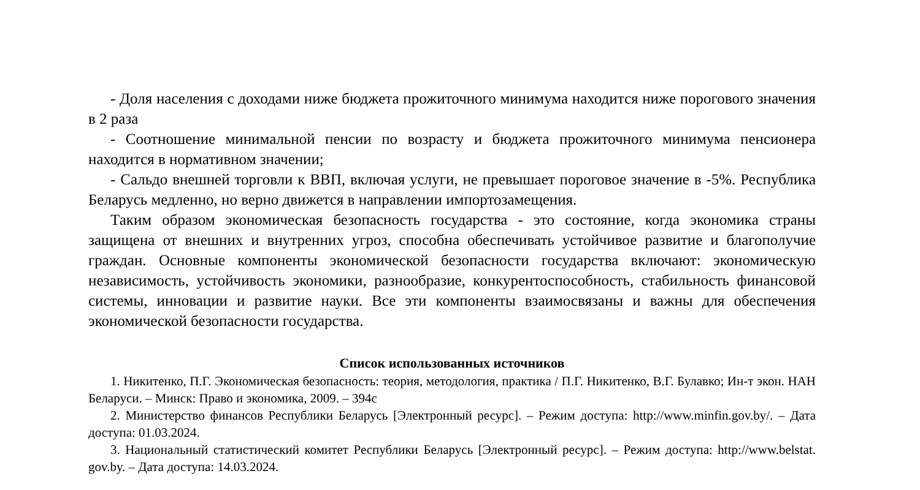- Доля населения с доходами ниже бюджета прожиточного минимума находится ниже порогового значения в 2 раза
- Соотношение минимальной пенсии по возрасту и бюджета прожиточного минимума пенсионера находится в нормативном значении;
- Сальдо внешней торговли к ВВП, включая услуги, не превышает пороговое значение в -5%. Республика Беларусь медленно, но верно движется в направлении импортозамещения.
Таким образом экономическая безопасность государства - это состояние, когда экономика страны защищена от внешних и внутренних угроз, способна обеспечивать устойчивое развитие и благополучие граждан. Основные компоненты экономической безопасности государства включают: экономическую независимость, устойчивость экономики, разнообразие, конкурентоспособность, стабильность финансовой системы, инновации и развитие науки. Все эти компоненты взаимосвязаны и важны для обеспечения экономической безопасности государства.
Список использованных источников
1. Никитенко, П.Г. Экономическая безопасность: теория, методология, практика / П.Г. Никитенко, В.Г. Булавко; Ин-т экон. НАН Беларуси. – Минск: Право и экономика, 2009. – 394с
2. Министерство финансов Республики Беларусь [Электронный ресурс]. – Режим доступа: http://www.minfin.gov.by/. – Дата доступа: 01.03.2024.
3. Национальный статистический комитет Республики Беларусь [Электронный ресурс]. – Режим доступа: http://www.belstat. gov.by. – Дата доступа: 14.03.2024.